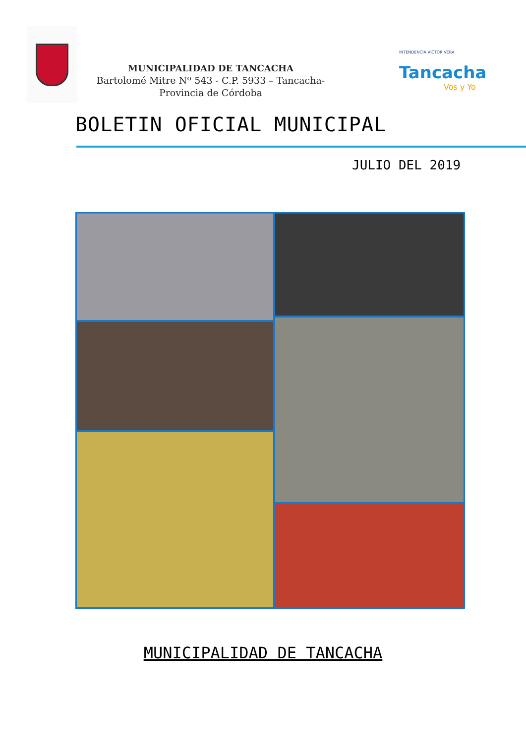MUNICIPALIDAD DE TANCACHA
Bartolomé Mitre Nº 543 - C.P. 5933 – Tancacha- Provincia de Córdoba
INTENDENCIA VICTOR VERA
Tancacha
Vos y Yo
BOLETIN OFICIAL MUNICIPAL
JULIO DEL 2019
MUNICIPALIDAD DE TANCACHA